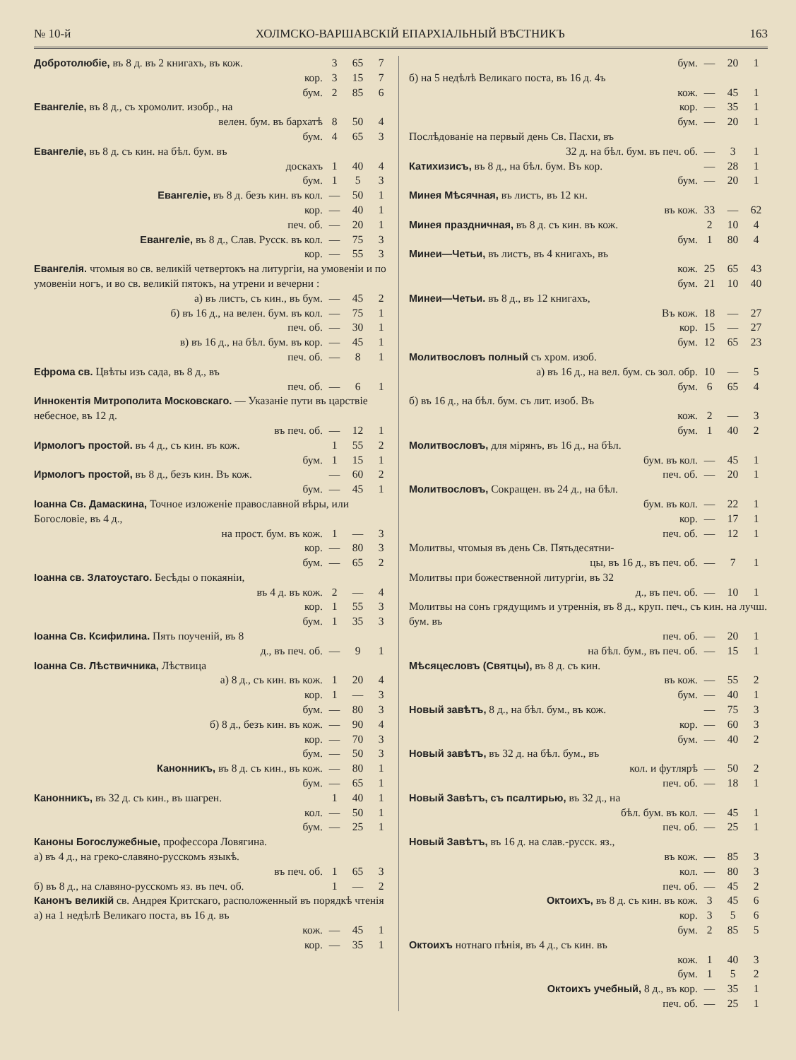№ 10-й ХОЛМСКО-ВАРШАВСКІЙ ЕПАРХІАЛЬНЫЙ ВѢСТНИКЪ 163
| Добротолюбіе, въ 8 д. въ 2 книгахъ, въ кож. | 3 | 65 | 7 |
| кор. | 3 | 15 | 7 |
| бум. | 2 | 85 | 6 |
| Евангеліе, въ 8 д., съ хромолит. изобр., на | | | |
| велен. бум. въ бархатѣ | 8 | 50 | 4 |
| бум. | 4 | 65 | 3 |
| Евангеліе, въ 8 д. съ кин. на бѣл. бум. въ | | | |
| доскахъ | 1 | 40 | 4 |
| бум. | 1 | 5 | 3 |
| Евангеліе, въ 8 д. безъ кин. въ кол. | — | 50 | 1 |
| кор. | — | 40 | 1 |
| печ. об. | — | 20 | 1 |
| Евангеліе, въ 8 д., Слав. Русск. въ кол. | — | 75 | 3 |
| кор. | — | 55 | 3 |
| Евангелія. чтомыя во св. великій четвертокъ на литургіи, на умовеніи и по умовеніи ногъ, и во св. великій пятокъ, на утрени и вечерни : | | | |
| а) въ листъ, съ кин., въ бум. | — | 45 | 2 |
| б) въ 16 д., на велен. бум. въ кол. | — | 75 | 1 |
| печ. об. | — | 30 | 1 |
| в) въ 16 д., на бѣл. бум. въ кор. | — | 45 | 1 |
| печ. об. | — | 8 | 1 |
| Ефрома св. Цвѣты изъ сада, въ 8 д., въ | | | |
| печ. об. | — | 6 | 1 |
| Иннокентія Митрополита Московскаго. — Указаніе пути въ царствіе небесное, въ 12 д. | | | |
| въ печ. об. | — | 12 | 1 |
| Ирмологъ простой. въ 4 д., съ кин. въ кож. | 1 | 55 | 2 |
| бум. | 1 | 15 | 1 |
| Ирмологъ простой, въ 8 д., безъ кин. Въ кож. | — | 60 | 2 |
| бум. | — | 45 | 1 |
| Іоанна Св. Дамаскина, Точное изложеніе православной вѣры, или Богословіе, въ 4 д., | | | |
| на прост. бум. въ кож. | 1 | — | 3 |
| кор. | — | 80 | 3 |
| бум. | — | 65 | 2 |
| Іоанна св. Златоустаго. Бесѣды о покаяніи, | | | |
| въ 4 д. въ кож. | 2 | — | 4 |
| кор. | 1 | 55 | 3 |
| бум. | 1 | 35 | 3 |
| Іоанна Св. Ксифилина. Пять поученій, въ 8 | | | |
| д., въ печ. об. | — | 9 | 1 |
| Іоанна Св. Лѣствичника, Лѣствица | | | |
| а) 8 д., съ кин. въ кож. | 1 | 20 | 4 |
| кор. | 1 | — | 3 |
| бум. | — | 80 | 3 |
| б) 8 д., безъ кин. въ кож. | — | 90 | 4 |
| кор. | — | 70 | 3 |
| бум. | — | 50 | 3 |
| Канонникъ, въ 8 д. съ кин., въ кож. | — | 80 | 1 |
| бум. | — | 65 | 1 |
| Канонникъ, въ 32 д. съ кин., въ шагрен. | 1 | 40 | 1 |
| кол. | — | 50 | 1 |
| бум. | — | 25 | 1 |
| Каноны Богослужебные, профессора Ловягина. | | | |
| а) въ 4 д., на греко-славяно-русскомъ языкѣ. | | | |
| въ печ. об. | 1 | 65 | 3 |
| б) въ 8 д., на славяно-русскомъ яз. въ печ. об. | 1 | — | 2 |
| Канонъ великій св. Андрея Критскаго, расположенный въ порядкѣ чтенія | | | |
| а) на 1 недѣлѣ Великаго поста, въ 16 д. въ | | | |
| кож. | — | 45 | 1 |
| кор. | — | 35 | 1 |
| бум. | — | 20 | 1 |
| б) на 5 недѣлѣ Великаго поста, въ 16 д. 4ъ | | | |
| кож. | — | 45 | 1 |
| кор. | — | 35 | 1 |
| бум. | — | 20 | 1 |
| Послѣдованіе на первый день Св. Пасхи, въ | | | |
| 32 д. на бѣл. бум. въ печ. об. | — | 3 | 1 |
| Катихизисъ, въ 8 д., на бѣл. бум. Въ кор. | — | 28 | 1 |
| бум. | — | 20 | 1 |
| Минея Мѣсячная, въ листъ, въ 12 кн. | | | |
| въ кож. | 33 | — | 62 |
| Минея праздничная, въ 8 д. съ кин. въ кож. | 2 | 10 | 4 |
| бум. | 1 | 80 | 4 |
| Минеи—Четьи, въ листъ, въ 4 книгахъ, въ | | | |
| кож. | 25 | 65 | 43 |
| бум. | 21 | 10 | 40 |
| Минеи—Четьи. въ 8 д., въ 12 книгахъ, | | | |
| Въ кож. | 18 | — | 27 |
| кор. | 15 | — | 27 |
| бум. | 12 | 65 | 23 |
| Молитвословъ полный съ хром. изоб. | | | |
| а) въ 16 д., на вел. бум. сь зол. обр. | 10 | — | 5 |
| бум. | 6 | 65 | 4 |
| б) въ 16 д., на бѣл. бум. съ лит. изоб. Въ | | | |
| кож. | 2 | — | 3 |
| бум. | 1 | 40 | 2 |
| Молитвословъ, для мірянъ, въ 16 д., на бѣл. | | | |
| бум. въ кол. | — | 45 | 1 |
| печ. об. | — | 20 | 1 |
| Молитвословъ, Сокращен. въ 24 д., на бѣл. | | | |
| бум. въ кол. | — | 22 | 1 |
| кор. | — | 17 | 1 |
| печ. об. | — | 12 | 1 |
| Молитвы, чтомыя въ день Св. Пятьдесятни- | | | |
| цы, въ 16 д., въ печ. об. | — | 7 | 1 |
| Молитвы при божественной литургіи, въ 32 | | | |
| д., въ печ. об. | — | 10 | 1 |
| Молитвы на сонъ грядущимъ и утреннія, въ 8 д., круп. печ., съ кин. на лучш. бум. въ | | | |
| печ. об. | — | 20 | 1 |
| на бѣл. бум., въ печ. об. | — | 15 | 1 |
| Мѣсяцесловъ (Святцы), въ 8 д. съ кин. | | | |
| въ кож. | — | 55 | 2 |
| бум. | — | 40 | 1 |
| Новый завѣтъ, 8 д., на бѣл. бум., въ кож. | — | 75 | 3 |
| кор. | — | 60 | 3 |
| бум. | — | 40 | 2 |
| Новый завѣтъ, въ 32 д. на бѣл. бум., въ | | | |
| кол. и футлярѣ | — | 50 | 2 |
| печ. об. | — | 18 | 1 |
| Новый Завѣтъ, съ псалтирью, въ 32 д., на | | | |
| бѣл. бум. въ кол. | — | 45 | 1 |
| печ. об. | — | 25 | 1 |
| Новый Завѣтъ, въ 16 д. на слав.-русск. яз., | | | |
| въ кож. | — | 85 | 3 |
| кол. | — | 80 | 3 |
| печ. об. | — | 45 | 2 |
| Октоихъ, въ 8 д. съ кин. въ кож. | 3 | 45 | 6 |
| кор. | 3 | 5 | 6 |
| бум. | 2 | 85 | 5 |
| Октоихъ нотнаго пѣнія, въ 4 д., съ кин. въ | | | |
| кож. | 1 | 40 | 3 |
| бум. | 1 | 5 | 2 |
| Октоихъ учебный, 8 д., въ кор. | — | 35 | 1 |
| печ. об. | — | 25 | 1 |